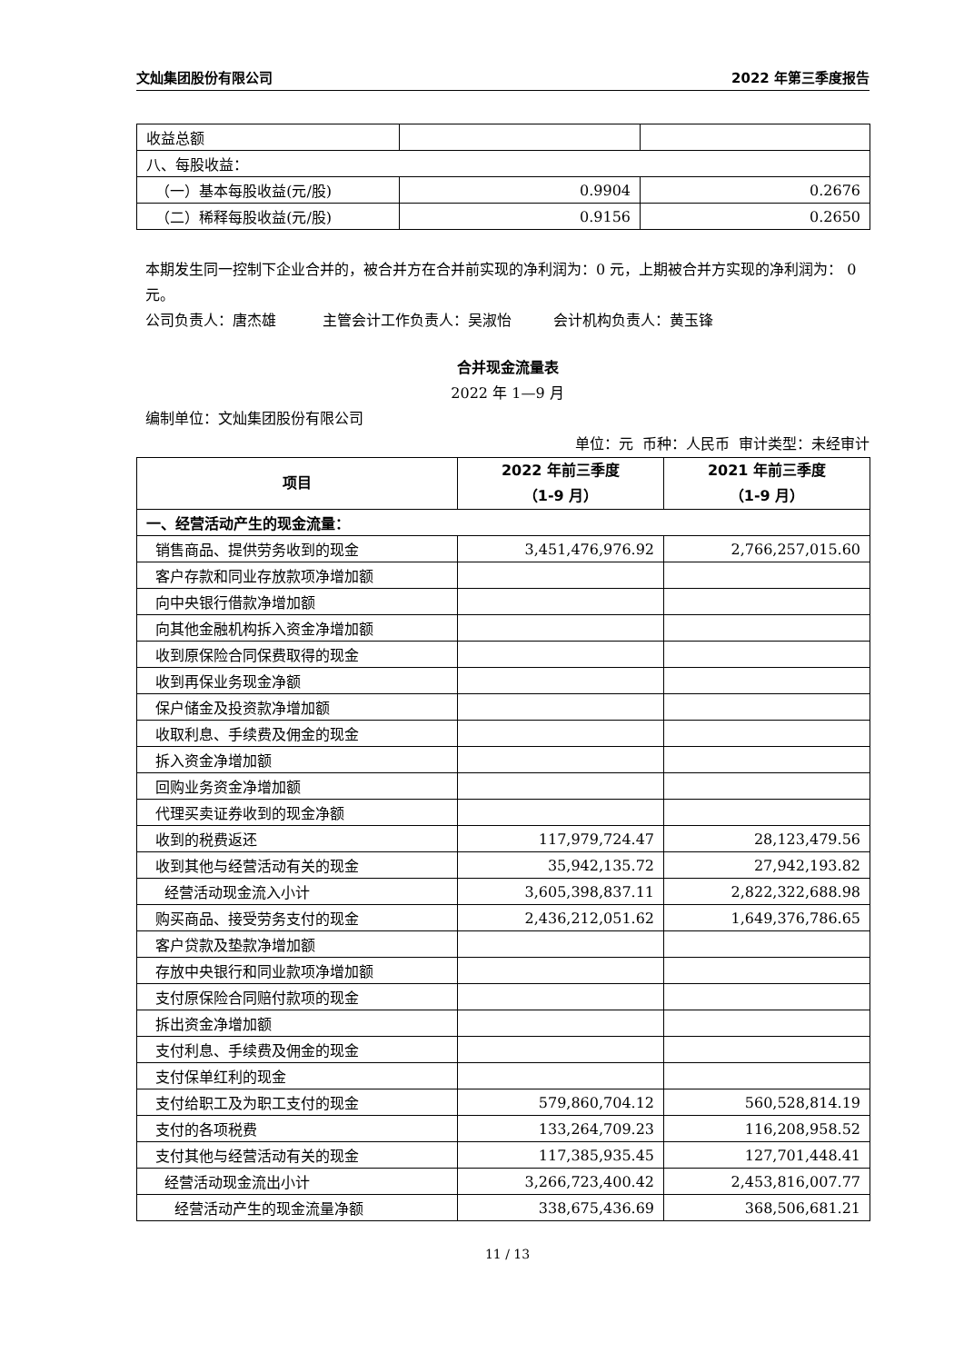文灿集团股份有限公司 2022 年第三季度报告
| 收益总额 | | |
| 八、每股收益： | | |
| （一）基本每股收益(元/股) | 0.9904 | 0.2676 |
| （二）稀释每股收益(元/股) | 0.9156 | 0.2650 |
本期发生同一控制下企业合并的，被合并方在合并前实现的净利润为：0 元，上期被合并方实现的净利润为： 0 元。
公司负责人：唐杰雄 主管会计工作负责人：吴淑怡 会计机构负责人：黄玉锋
合并现金流量表
2022 年 1—9 月
编制单位：文灿集团股份有限公司
单位：元 币种：人民币 审计类型：未经审计
| 项目 | 2022 年前三季度 （1-9 月） | 2021 年前三季度 （1-9 月） |
| --- | --- | --- |
| 一、经营活动产生的现金流量： | | |
| 销售商品、提供劳务收到的现金 | 3,451,476,976.92 | 2,766,257,015.60 |
| 客户存款和同业存放款项净增加额 | | |
| 向中央银行借款净增加额 | | |
| 向其他金融机构拆入资金净增加额 | | |
| 收到原保险合同保费取得的现金 | | |
| 收到再保业务现金净额 | | |
| 保户储金及投资款净增加额 | | |
| 收取利息、手续费及佣金的现金 | | |
| 拆入资金净增加额 | | |
| 回购业务资金净增加额 | | |
| 代理买卖证券收到的现金净额 | | |
| 收到的税费返还 | 117,979,724.47 | 28,123,479.56 |
| 收到其他与经营活动有关的现金 | 35,942,135.72 | 27,942,193.82 |
| 经营活动现金流入小计 | 3,605,398,837.11 | 2,822,322,688.98 |
| 购买商品、接受劳务支付的现金 | 2,436,212,051.62 | 1,649,376,786.65 |
| 客户贷款及垫款净增加额 | | |
| 存放中央银行和同业款项净增加额 | | |
| 支付原保险合同赔付款项的现金 | | |
| 拆出资金净增加额 | | |
| 支付利息、手续费及佣金的现金 | | |
| 支付保单红利的现金 | | |
| 支付给职工及为职工支付的现金 | 579,860,704.12 | 560,528,814.19 |
| 支付的各项税费 | 133,264,709.23 | 116,208,958.52 |
| 支付其他与经营活动有关的现金 | 117,385,935.45 | 127,701,448.41 |
| 经营活动现金流出小计 | 3,266,723,400.42 | 2,453,816,007.77 |
| 经营活动产生的现金流量净额 | 338,675,436.69 | 368,506,681.21 |
11 / 13